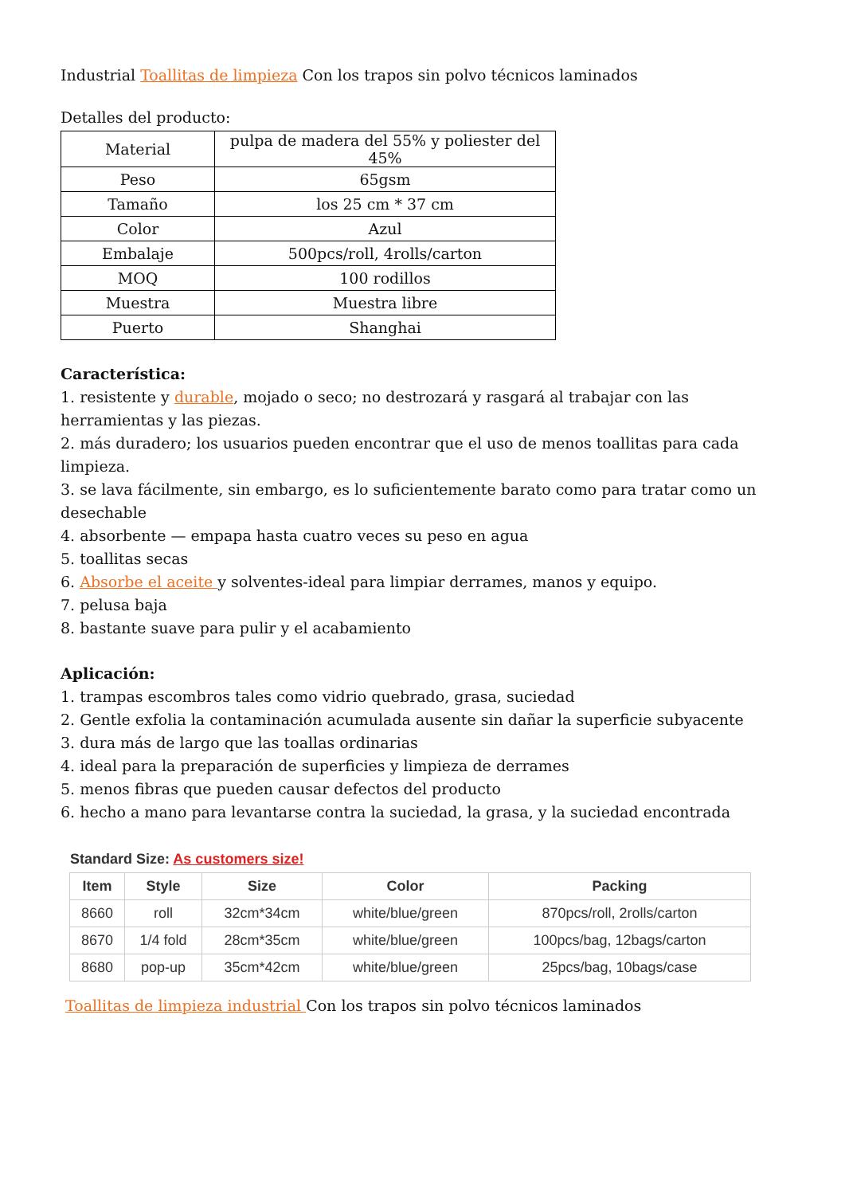Industrial Toallitas de limpieza Con los trapos sin polvo técnicos laminados
Detalles del producto:
| Material | pulpa de madera del 55% y poliester del 45% |
| Peso | 65gsm |
| Tamaño | los 25 cm * 37 cm |
| Color | Azul |
| Embalaje | 500pcs/roll, 4rolls/carton |
| MOQ | 100 rodillos |
| Muestra | Muestra libre |
| Puerto | Shanghai |
Característica:
1. resistente y durable, mojado o seco; no destrozará y rasgará al trabajar con las herramientas y las piezas.
2. más duradero; los usuarios pueden encontrar que el uso de menos toallitas para cada limpieza.
3. se lava fácilmente, sin embargo, es lo suficientemente barato como para tratar como un desechable
4. absorbente — empapa hasta cuatro veces su peso en agua
5. toallitas secas
6. Absorbe el aceite y solventes-ideal para limpiar derrames, manos y equipo.
7. pelusa baja
8. bastante suave para pulir y el acabamiento
Aplicación:
1. trampas escombros tales como vidrio quebrado, grasa, suciedad
2. Gentle exfolia la contaminación acumulada ausente sin dañar la superficie subyacente
3. dura más de largo que las toallas ordinarias
4. ideal para la preparación de superficies y limpieza de derrames
5. menos fibras que pueden causar defectos del producto
6. hecho a mano para levantarse contra la suciedad, la grasa, y la suciedad encontrada
Standard Size: As customers size!
| Item | Style | Size | Color | Packing |
| --- | --- | --- | --- | --- |
| 8660 | roll | 32cm*34cm | white/blue/green | 870pcs/roll, 2rolls/carton |
| 8670 | 1/4 fold | 28cm*35cm | white/blue/green | 100pcs/bag, 12bags/carton |
| 8680 | pop-up | 35cm*42cm | white/blue/green | 25pcs/bag, 10bags/case |
Toallitas de limpieza industrial Con los trapos sin polvo técnicos laminados